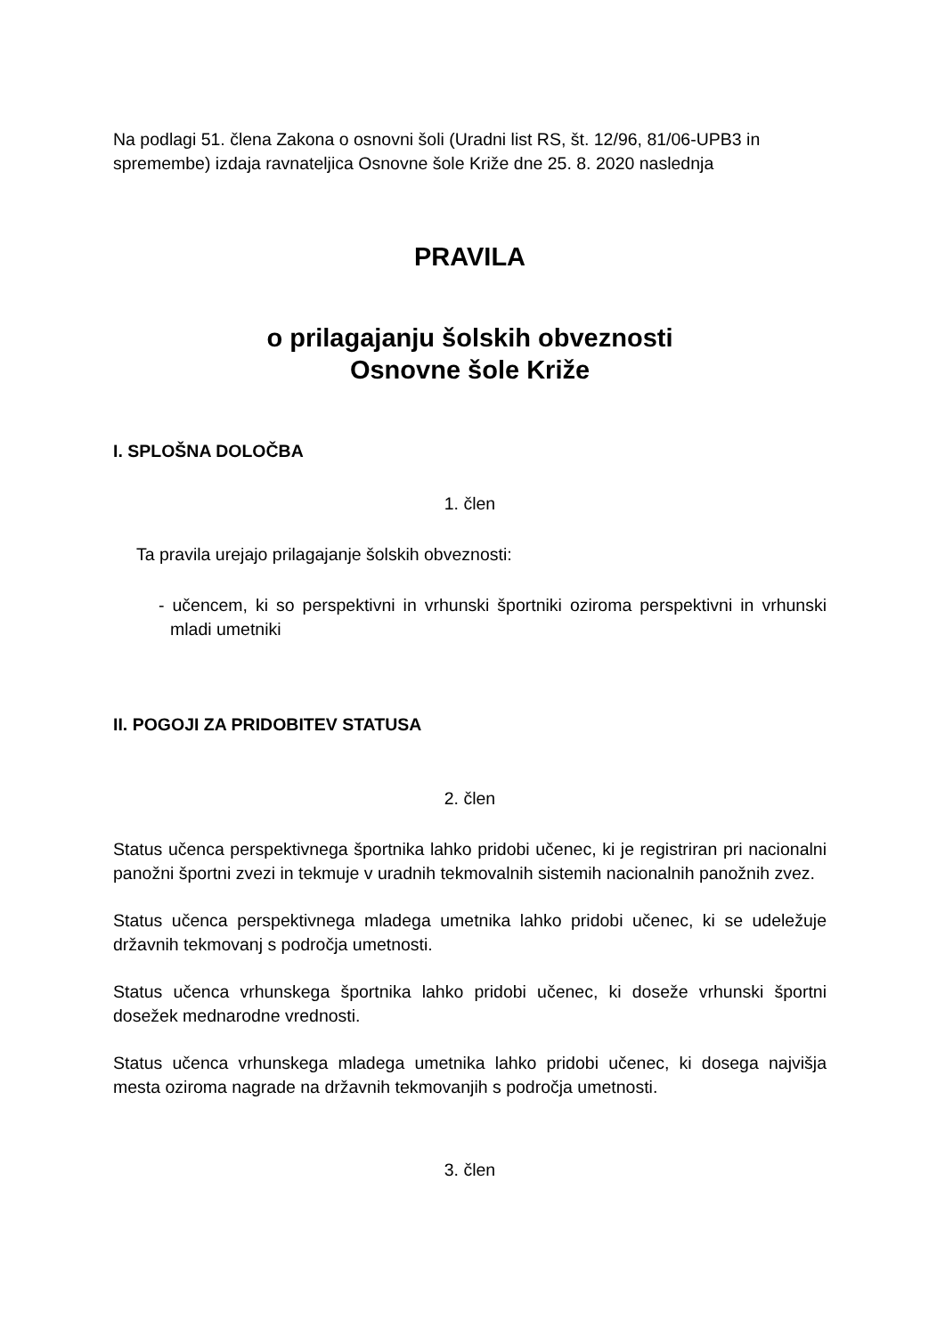Na podlagi 51. člena Zakona o osnovni šoli (Uradni list RS, št. 12/96, 81/06-UPB3 in spremembe) izdaja ravnateljica Osnovne šole Križe dne 25. 8. 2020 naslednja
PRAVILA
o prilagajanju šolskih obveznosti
Osnovne šole Križe
I. SPLOŠNA DOLOČBA
1. člen
Ta pravila urejajo prilagajanje šolskih obveznosti:
- učencem, ki so perspektivni in vrhunski športniki oziroma perspektivni in vrhunski mladi umetniki
II. POGOJI ZA PRIDOBITEV STATUSA
2. člen
Status učenca perspektivnega športnika lahko pridobi učenec, ki je registriran pri nacionalni panožni športni zvezi in tekmuje v uradnih tekmovalnih sistemih nacionalnih panožnih zvez.
Status učenca perspektivnega mladega umetnika lahko pridobi učenec, ki se udeležuje državnih tekmovanj s področja umetnosti.
Status učenca vrhunskega športnika lahko pridobi učenec, ki doseže vrhunski športni dosežek mednarodne vrednosti.
Status učenca vrhunskega mladega umetnika lahko pridobi učenec, ki dosega najvišja mesta oziroma nagrade na državnih tekmovanjih s področja umetnosti.
3. člen